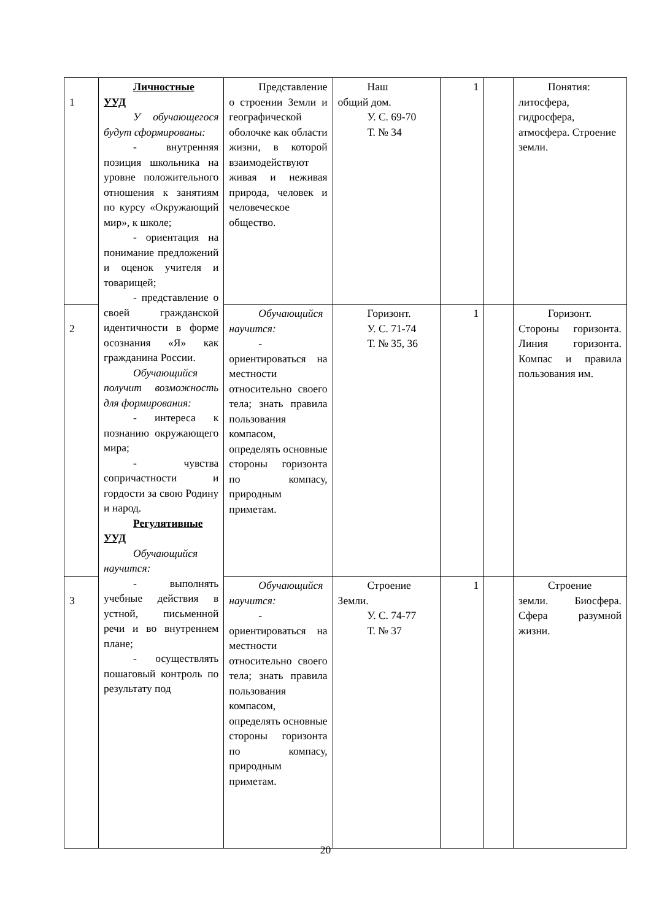| 1 | Личностные УУД У обучающегося будут сформированы: - внутренняя позиция школьника на уровне положительного отношения к занятиям по курсу «Окружающий мир», к школе; - ориентация на понимание предложений и оценок учителя и товарищей; - представление о своей гражданской идентичности в форме осознания «Я» как гражданина России. Обучающийся получит возможность для формирования: - интереса к познанию окружающего мира; - чувства сопричастности и гордости за свою Родину и народ. Регулятивные УУД Обучающийся научится: - выполнять учебные действия в устной, письменной речи и во внутреннем плане; - осуществлять пошаговый контроль по результату под | Представление о строении Земли и географической оболочке как области жизни, в которой взаимодействуют живая и неживая природа, человек и человеческое общество. | Наш общий дом. У. С. 69-70 Т. № 34 | 1 | | Понятия: литосфера, гидросфера, атмосфера. Строение земли. |
| 2 | | Обучающийся научится: - ориентироваться на местности относительно своего тела; знать правила пользования компасом, определять основные стороны горизонта по компасу, природным приметам. | Горизонт. У. С. 71-74 Т. № 35, 36 | 1 | | Горизонт. Стороны горизонта. Линия горизонта. Компас и правила пользования им. |
| 3 | | Обучающийся научится: - ориентироваться на местности относительно своего тела; знать правила пользования компасом, определять основные стороны горизонта по компасу, природным приметам. | Строение Земли. У. С. 74-77 Т. № 37 | 1 | | Строение земли. Биосфера. Сфера разумной жизни. |
20